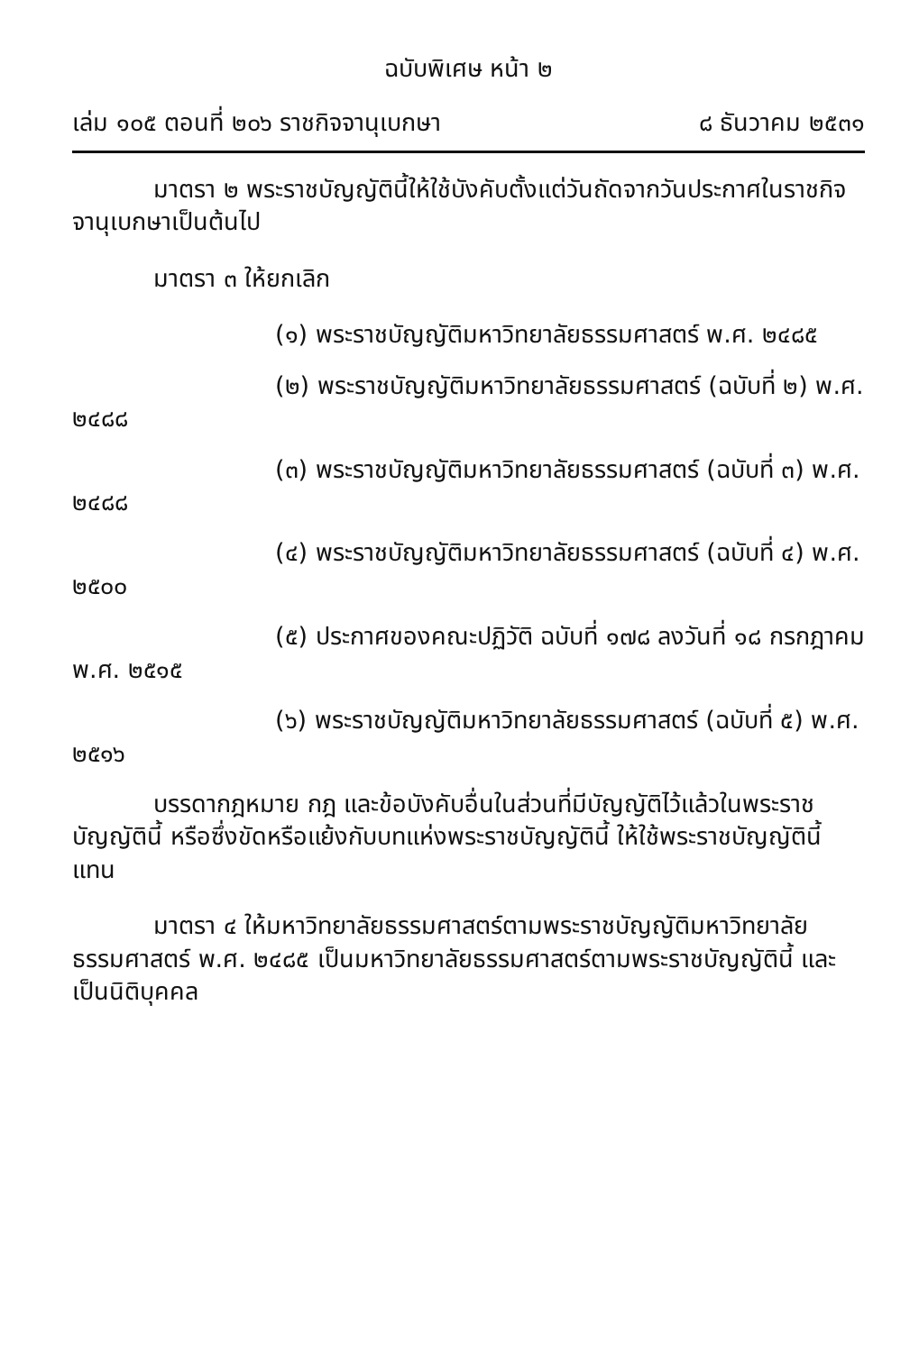ฉบับพิเศษ หน้า ๒
เล่ม ๑๐๕ ตอนที่ ๒๐๖ ราชกิจจานุเบกษา ๘ ธันวาคม ๒๕๓๑
มาตรา ๒ พระราชบัญญัตินี้ให้ใช้บังคับตั้งแต่วันถัดจากวันประกาศในราชกิจจานุเบกษาเป็นต้นไป
มาตรา ๓ ให้ยกเลิก
(๑) พระราชบัญญัติมหาวิทยาลัยธรรมศาสตร์ พ.ศ. ๒๔๘๕
(๒) พระราชบัญญัติมหาวิทยาลัยธรรมศาสตร์ (ฉบับที่ ๒) พ.ศ. ๒๔๘๘
(๓) พระราชบัญญัติมหาวิทยาลัยธรรมศาสตร์ (ฉบับที่ ๓) พ.ศ. ๒๔๘๘
(๔) พระราชบัญญัติมหาวิทยาลัยธรรมศาสตร์ (ฉบับที่ ๔) พ.ศ. ๒๕๐๐
(๕) ประกาศของคณะปฏิวัติ ฉบับที่ ๑๗๘ ลงวันที่ ๑๘ กรกฎาคม พ.ศ. ๒๕๑๕
(๖) พระราชบัญญัติมหาวิทยาลัยธรรมศาสตร์ (ฉบับที่ ๕) พ.ศ. ๒๕๑๖
บรรดากฎหมาย กฎ และข้อบังคับอื่นในส่วนที่มีบัญญัติไว้แล้วในพระราชบัญญัตินี้ หรือซึ่งขัดหรือแย้งกับบทแห่งพระราชบัญญัตินี้ ให้ใช้พระราชบัญญัตินี้แทน
มาตรา ๔ ให้มหาวิทยาลัยธรรมศาสตร์ตามพระราชบัญญัติมหาวิทยาลัยธรรมศาสตร์ พ.ศ. ๒๔๘๕ เป็นมหาวิทยาลัยธรรมศาสตร์ตามพระราชบัญญัตินี้ และเป็นนิติบุคคล